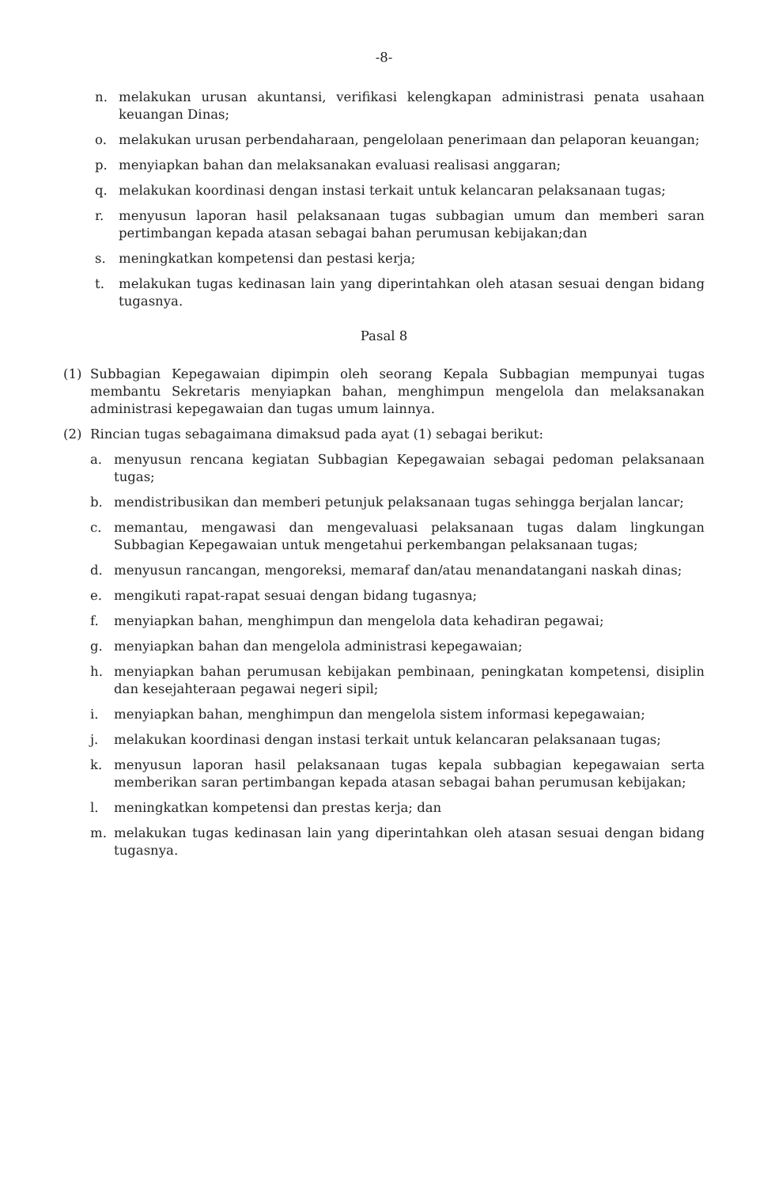-8-
n. melakukan urusan akuntansi, verifikasi kelengkapan administrasi penata usahaan keuangan Dinas;
o. melakukan urusan perbendaharaan, pengelolaan penerimaan dan pelaporan keuangan;
p. menyiapkan bahan dan melaksanakan evaluasi realisasi anggaran;
q. melakukan koordinasi dengan instasi terkait untuk kelancaran pelaksanaan tugas;
r. menyusun laporan hasil pelaksanaan tugas subbagian umum dan memberi saran pertimbangan kepada atasan sebagai bahan perumusan kebijakan;dan
s. meningkatkan kompetensi dan pestasi kerja;
t. melakukan tugas kedinasan lain yang diperintahkan oleh atasan sesuai dengan bidang tugasnya.
Pasal 8
(1) Subbagian Kepegawaian dipimpin oleh seorang Kepala Subbagian mempunyai tugas membantu Sekretaris menyiapkan bahan, menghimpun mengelola dan melaksanakan administrasi kepegawaian dan tugas umum lainnya.
(2) Rincian tugas sebagaimana dimaksud pada ayat (1) sebagai berikut:
a. menyusun rencana kegiatan Subbagian Kepegawaian sebagai pedoman pelaksanaan tugas;
b. mendistribusikan dan memberi petunjuk pelaksanaan tugas sehingga berjalan lancar;
c. memantau, mengawasi dan mengevaluasi pelaksanaan tugas dalam lingkungan Subbagian Kepegawaian untuk mengetahui perkembangan pelaksanaan tugas;
d. menyusun rancangan, mengoreksi, memaraf dan/atau menandatangani naskah dinas;
e. mengikuti rapat-rapat sesuai dengan bidang tugasnya;
f. menyiapkan bahan, menghimpun dan mengelola data kehadiran pegawai;
g. menyiapkan bahan dan mengelola administrasi kepegawaian;
h. menyiapkan bahan perumusan kebijakan pembinaan, peningkatan kompetensi, disiplin dan kesejahteraan pegawai negeri sipil;
i. menyiapkan bahan, menghimpun dan mengelola sistem informasi kepegawaian;
j. melakukan koordinasi dengan instasi terkait untuk kelancaran pelaksanaan tugas;
k. menyusun laporan hasil pelaksanaan tugas kepala subbagian kepegawaian serta memberikan saran pertimbangan kepada atasan sebagai bahan perumusan kebijakan;
l. meningkatkan kompetensi dan prestas kerja; dan
m. melakukan tugas kedinasan lain yang diperintahkan oleh atasan sesuai dengan bidang tugasnya.